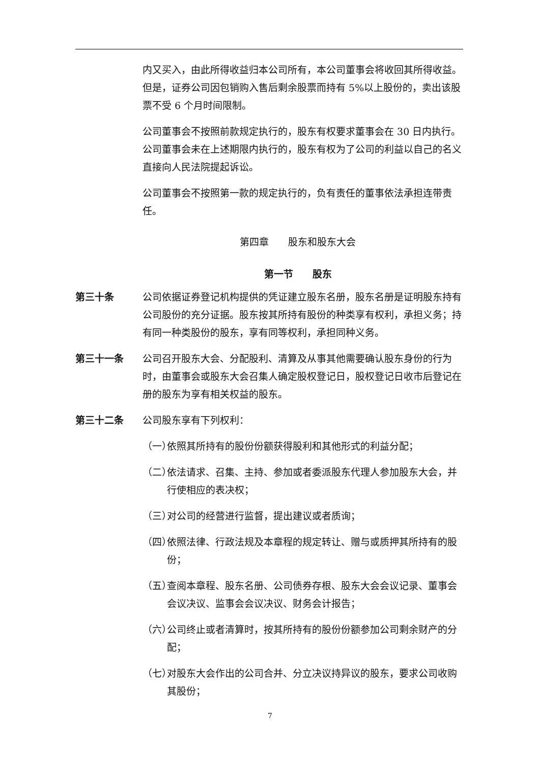内又买入，由此所得收益归本公司所有，本公司董事会将收回其所得收益。但是，证券公司因包销购入售后剩余股票而持有 5%以上股份的，卖出该股票不受 6 个月时间限制。
公司董事会不按照前款规定执行的，股东有权要求董事会在 30 日内执行。公司董事会未在上述期限内执行的，股东有权为了公司的利益以自己的名义直接向人民法院提起诉讼。
公司董事会不按照第一款的规定执行的，负有责任的董事依法承担连带责任。
第四章　　股东和股东大会
第一节　　股东
第三十条 公司依据证券登记机构提供的凭证建立股东名册，股东名册是证明股东持有公司股份的充分证据。股东按其所持有股份的种类享有权利，承担义务；持有同一种类股份的股东，享有同等权利，承担同种义务。
第三十一条 公司召开股东大会、分配股利、清算及从事其他需要确认股东身份的行为时，由董事会或股东大会召集人确定股权登记日，股权登记日收市后登记在册的股东为享有相关权益的股东。
第三十二条 公司股东享有下列权利：
（一） 依照其所持有的股份份额获得股利和其他形式的利益分配；
（二） 依法请求、召集、主持、参加或者委派股东代理人参加股东大会，并行使相应的表决权；
（三） 对公司的经营进行监督，提出建议或者质询；
（四） 依照法律、行政法规及本章程的规定转让、赠与或质押其所持有的股份；
（五） 查阅本章程、股东名册、公司债券存根、股东大会会议记录、董事会会议决议、监事会会议决议、财务会计报告；
（六） 公司终止或者清算时，按其所持有的股份份额参加公司剩余财产的分配；
（七） 对股东大会作出的公司合并、分立决议持异议的股东，要求公司收购其股份；
7